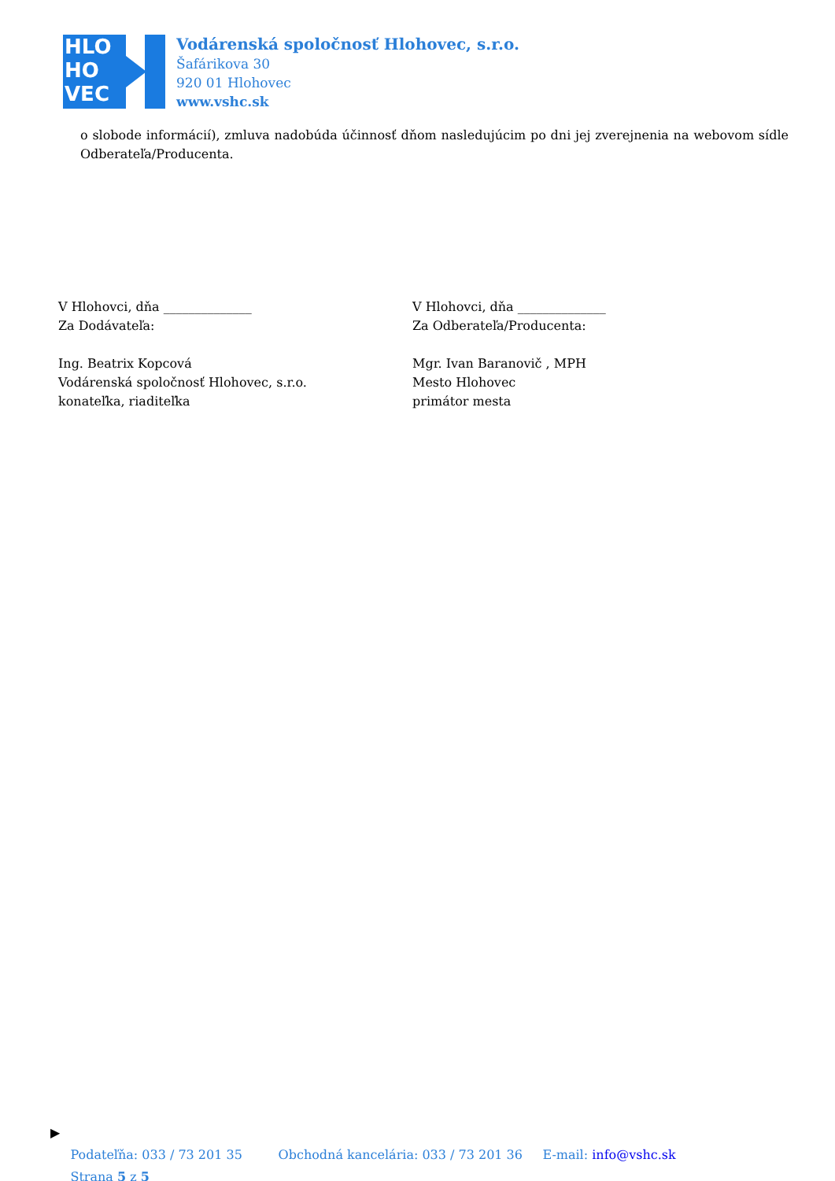HLO
HO
VEC
Vodárenská spoločnosť Hlohovec, s.r.o.
Šafárikova 30
920 01 Hlohovec
www.vshc.sk
o slobode informácií), zmluva nadobúda účinnosť dňom nasledujúcim po dni jej zverejnenia na webovom sídle Odberateľa/Producenta.
V Hlohovci, dňa ______________
Za Dodávateľa:
Ing. Beatrix Kopcová
Vodárenská spoločnosť Hlohovec, s.r.o.
konateľka, riaditeľka
V Hlohovci, dňa ______________
Za Odberateľa/Producenta:
Mgr. Ivan Baranovič , MPH
Mesto Hlohovec
primátor mesta
▶
Podateľňa: 033 / 73 201 35 Obchodná kancelária: 033 / 73 201 36 E-mail: info@vshc.sk
Strana 5 z 5